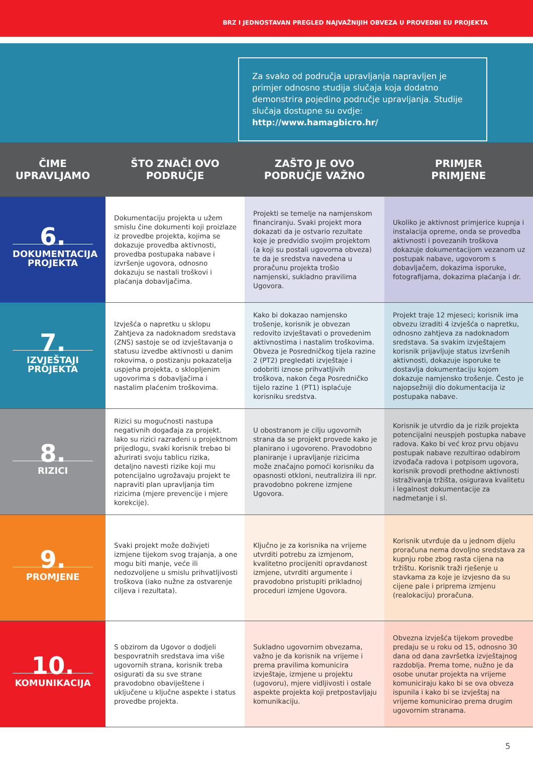BRZ I JEDNOSTAVAN PREGLED NAJVAŽNIJIH OBVEZA U PROVEDBI EU PROJEKTA
Za svako od područja upravljanja napravljen je primjer odnosno studija slučaja koja dodatno demonstrira pojedino područje upravljanja. Studije slučaja dostupne su ovdje: http://www.hamagbicro.hr/
| ČIME UPRAVLJAMO | ŠTO ZNAČI OVO PODRUČJE | ZAŠTO JE OVO PODRUČJE VAŽNO | PRIMJER PRIMJENE |
| --- | --- | --- | --- |
| 6. DOKUMENTACIJA PROJEKTA | Dokumentaciju projekta u užem smislu čine dokumenti koji proizlaze iz provedbe projekta, kojima se dokazuje provedba aktivnosti, provedba postupaka nabave i izvršenje ugovora, odnosno dokazuju se nastali troškovi i plaćanja dobavljačima. | Projekti se temelje na namjenskom financiranju. Svaki projekt mora dokazati da je ostvario rezultate koje je predvidio svojim projektom (a koji su postali ugovorna obveza) te da je sredstva navedena u proračunu projekta trošio namjenski, sukladno pravilima Ugovora. | Ukoliko je aktivnost primjerice kupnja i instalacija opreme, onda se provedba aktivnosti i povezanih troškova dokazuje dokumentacijom vezanom uz postupak nabave, ugovorom s dobavljačem, dokazima isporuke, fotografijama, dokazima plaćanja i dr. |
| 7. IZVJEŠTAJI PROJEKTA | Izvješća o napretku u sklopu Zahtjeva za nadoknadom sredstava (ZNS) sastoje se od izvještavanja o statusu izvedbe aktivnosti u danim rokovima, o postizanju pokazatelja uspjeha projekta, o sklopljenim ugovorima s dobavljačima i nastalim plaćenim troškovima. | Kako bi dokazao namjensko trošenje, korisnik je obvezan redovito izvještavati o provedenim aktivnostima i nastalim troškovima. Obveza je Posredničkog tijela razine 2 (PT2) pregledati izvještaje i odobriti iznose prihvatljivih troškova, nakon čega Posredničko tijelo razine 1 (PT1) isplaćuje korisniku sredstva. | Projekt traje 12 mjeseci; korisnik ima obvezu izraditi 4 izvješća o napretku, odnosno zahtjeva za nadoknadom sredstava. Sa svakim izvještajem korisnik prijavljuje status izvršenih aktivnosti, dokazuje isporuke te dostavlja dokumentaciju kojom dokazuje namjensko trošenje. Često je najopsežniji dio dokumentacija iz postupaka nabave. |
| 8. RIZICI | Rizici su mogućnosti nastupa negativnih događaja za projekt. Iako su rizici razrađeni u projektnom prijedlogu, svaki korisnik trebao bi ažurirati svoju tablicu rizika, detaljno navesti rizike koji mu potencijalno ugrožavaju projekt te napraviti plan upravljanja tim rizicima (mjere prevencije i mjere korekcije). | U obostranom je cilju ugovornih strana da se projekt provede kako je planirano i ugovoreno. Pravodobno planiranje i upravljanje rizicima može značajno pomoći korisniku da opasnosti otkloni, neutralizira ili npr. pravodobno pokrene izmjene Ugovora. | Korisnik je utvrdio da je rizik projekta potencijalni neuspjeh postupka nabave radova. Kako bi već kroz prvu objavu postupak nabave rezultirao odabirom izvođača radova i potpisom ugovora, korisnik provodi prethodne aktivnosti istraživanja tržišta, osigurava kvalitetu i legalnost dokumentacije za nadmetanje i sl. |
| 9. PROMJENE | Svaki projekt može doživjeti izmjene tijekom svog trajanja, a one mogu biti manje, veće ili nedozvoljene u smislu prihvatljivosti troškova (iako nužne za ostvarenje ciljeva i rezultata). | Ključno je za korisnika na vrijeme utvrditi potrebu za izmjenom, kvalitetno procijeniti opravdanost izmjene, utvrditi argumente i pravodobno pristupiti prikladnoj proceduri izmjene Ugovora. | Korisnik utvrđuje da u jednom dijelu proračuna nema dovoljno sredstava za kupnju robe zbog rasta cijena na tržištu. Korisnik traži rješenje u stavkama za koje je izvjesno da su cijene pale i priprema izmjenu (realokaciju) proračuna. |
| 10. KOMUNIKACIJA | S obzirom da Ugovor o dodjeli bespovratnih sredstava ima više ugovornih strana, korisnik treba osigurati da su sve strane pravodobno obaviještene i uključene u ključne aspekte i status provedbe projekta. | Sukladno ugovornim obvezama, važno je da korisnik na vrijeme i prema pravilima komunicira izvještaje, izmjene u projektu (ugovoru), mjere vidljivosti i ostale aspekte projekta koji pretpostavljaju komunikaciju. | Obvezna izvješća tijekom provedbe predaju se u roku od 15, odnosno 30 dana od dana završetka izvještajnog razdoblja. Prema tome, nužno je da osobe unutar projekta na vrijeme komuniciraju kako bi se ova obveza ispunila i kako bi se izvještaj na vrijeme komunicirao prema drugim ugovornim stranama. |
5